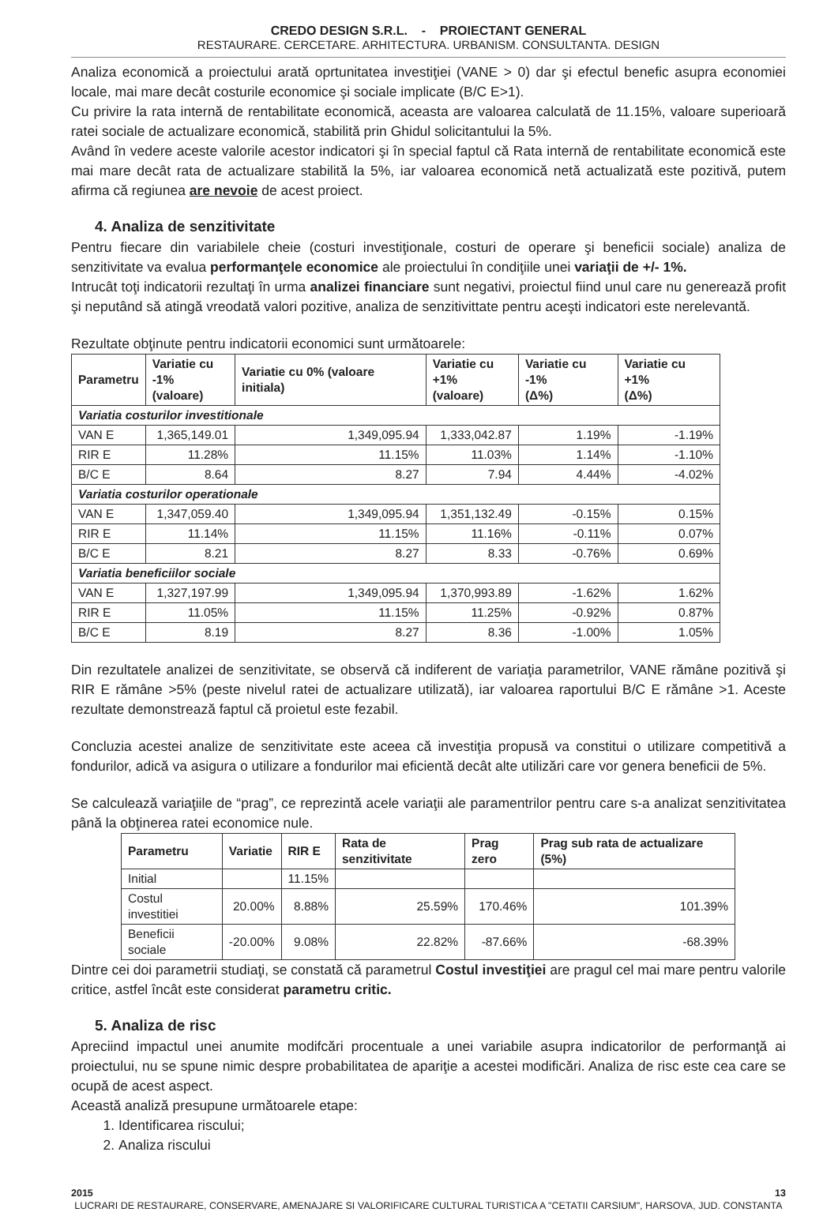CREDO DESIGN S.R.L. - PROIECTANT GENERAL
RESTAURARE. CERCETARE. ARHITECTURA. URBANISM. CONSULTANTA. DESIGN
Analiza economică a proiectului arată oprtunitatea investiţiei (VANE > 0) dar şi efectul benefic asupra economiei locale, mai mare decât costurile economice şi sociale implicate (B/C E>1).
Cu privire la rata internă de rentabilitate economică, aceasta are valoarea calculată de 11.15%, valoare superioară ratei sociale de actualizare economică, stabilită prin Ghidul solicitantului la 5%.
Având în vedere aceste valorile acestor indicatori şi în special faptul că Rata internă de rentabilitate economică este mai mare decât rata de actualizare stabilită la 5%, iar valoarea economică netă actualizată este pozitivă, putem afirma că regiunea are nevoie de acest proiect.
4. Analiza de senzitivitate
Pentru fiecare din variabilele cheie (costuri investiţionale, costuri de operare şi beneficii sociale) analiza de senzitivitate va evalua performanţele economice ale proiectului în condiţiile unei variaţii de +/- 1%.
Intrucât toţi indicatorii rezultaţi în urma analizei financiare sunt negativi, proiectul fiind unul care nu generează profit şi neputând să atingă vreodată valori pozitive, analiza de senzitivittate pentru aceşti indicatori este nerelevantă.
Rezultate obţinute pentru indicatorii economici sunt următoarele:
| Parametru | Variatie cu -1% (valoare) | Variatie cu 0% (valoare initiala) | Variatie cu +1% (valoare) | Variatie cu -1% (Δ%) | Variatie cu +1% (Δ%) |
| --- | --- | --- | --- | --- | --- |
| Variatia costurilor investitionale | | | | | |
| VAN E | 1,365,149.01 | 1,349,095.94 | 1,333,042.87 | 1.19% | -1.19% |
| RIR E | 11.28% | 11.15% | 11.03% | 1.14% | -1.10% |
| B/C E | 8.64 | 8.27 | 7.94 | 4.44% | -4.02% |
| Variatia costurilor operationale | | | | | |
| VAN E | 1,347,059.40 | 1,349,095.94 | 1,351,132.49 | -0.15% | 0.15% |
| RIR E | 11.14% | 11.15% | 11.16% | -0.11% | 0.07% |
| B/C E | 8.21 | 8.27 | 8.33 | -0.76% | 0.69% |
| Variatia beneficiilor sociale | | | | | |
| VAN E | 1,327,197.99 | 1,349,095.94 | 1,370,993.89 | -1.62% | 1.62% |
| RIR E | 11.05% | 11.15% | 11.25% | -0.92% | 0.87% |
| B/C E | 8.19 | 8.27 | 8.36 | -1.00% | 1.05% |
Din rezultatele analizei de senzitivitate, se observă că indiferent de variaţia parametrilor, VANE rămâne pozitivă şi RIR E rămâne >5% (peste nivelul ratei de actualizare utilizată), iar valoarea raportului B/C E rămâne >1. Aceste rezultate demonstrează faptul că proietul este fezabil.
Concluzia acestei analize de senzitivitate este aceea că investiţia propusă va constitui o utilizare competitivă a fondurilor, adică va asigura o utilizare a fondurilor mai eficientă decât alte utilizări care vor genera beneficii de 5%.
Se calculează variaţiile de “prag”, ce reprezintă acele variaţii ale paramentrilor pentru care s-a analizat senzitivitatea până la obţinerea ratei economice nule.
| Parametru | Variatie | RIR E | Rata de senzitivitate | Prag zero | Prag sub rata de actualizare (5%) |
| --- | --- | --- | --- | --- | --- |
| Initial | | 11.15% | | | |
| Costul investitiei | 20.00% | 8.88% | 25.59% | 170.46% | 101.39% |
| Beneficii sociale | -20.00% | 9.08% | 22.82% | -87.66% | -68.39% |
Dintre cei doi parametrii studiaţi, se constată că parametrul Costul investiţiei are pragul cel mai mare pentru valorile critice, astfel încât este considerat parametru critic.
5. Analiza de risc
Apreciind impactul unei anumite modifcări procentuale a unei variabile asupra indicatorilor de performanţă ai proiectului, nu se spune nimic despre probabilitatea de apariţie a acestei modificări. Analiza de risc este cea care se ocupă de acest aspect.
Această analiză presupune următoarele etape:
1. Identificarea riscului;
2. Analiza riscului
2015 13
LUCRARI DE RESTAURARE, CONSERVARE, AMENAJARE SI VALORIFICARE CULTURAL TURISTICA A "CETATII CARSIUM", HARSOVA, JUD. CONSTANTA